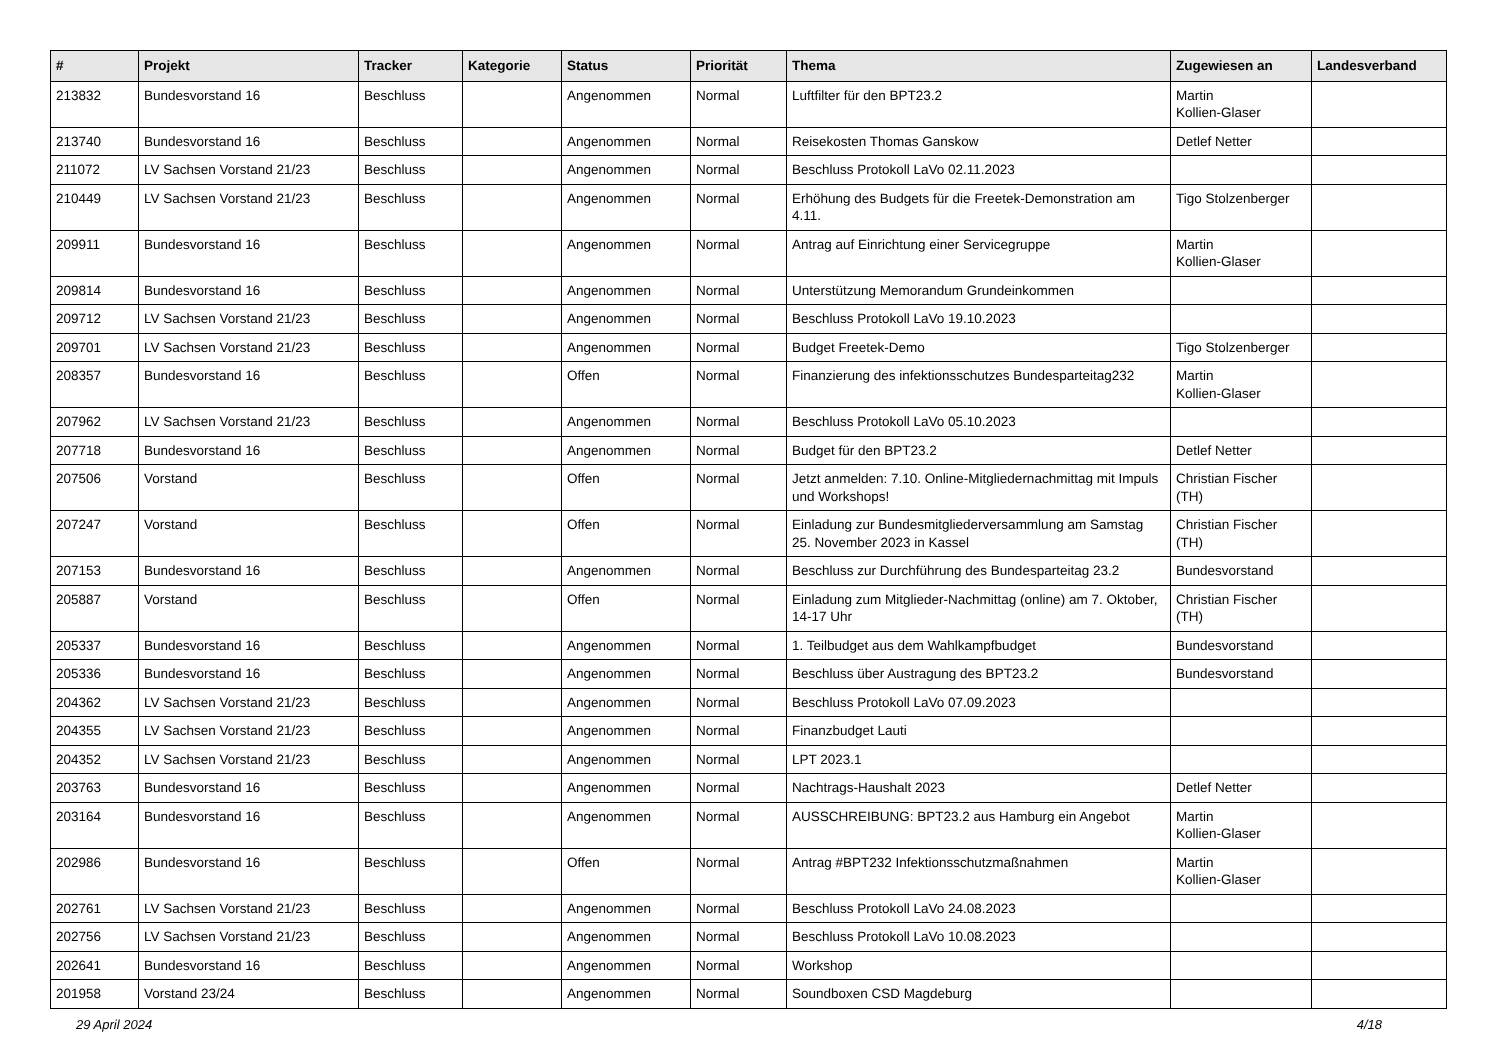| # | Projekt | Tracker | Kategorie | Status | Priorität | Thema | Zugewiesen an | Landesverband |
| --- | --- | --- | --- | --- | --- | --- | --- | --- |
| 213832 | Bundesvorstand 16 | Beschluss | | Angenommen | Normal | Luftfilter für den BPT23.2 | Martin Kollien-Glaser | |
| 213740 | Bundesvorstand 16 | Beschluss | | Angenommen | Normal | Reisekosten Thomas Ganskow | Detlef Netter | |
| 211072 | LV Sachsen Vorstand 21/23 | Beschluss | | Angenommen | Normal | Beschluss Protokoll LaVo 02.11.2023 | | |
| 210449 | LV Sachsen Vorstand 21/23 | Beschluss | | Angenommen | Normal | Erhöhung des Budgets für die Freetek-Demonstration am 4.11. | Tigo Stolzenberger | |
| 209911 | Bundesvorstand 16 | Beschluss | | Angenommen | Normal | Antrag auf Einrichtung einer Servicegruppe | Martin Kollien-Glaser | |
| 209814 | Bundesvorstand 16 | Beschluss | | Angenommen | Normal | Unterstützung Memorandum Grundeinkommen | | |
| 209712 | LV Sachsen Vorstand 21/23 | Beschluss | | Angenommen | Normal | Beschluss Protokoll LaVo 19.10.2023 | | |
| 209701 | LV Sachsen Vorstand 21/23 | Beschluss | | Angenommen | Normal | Budget Freetek-Demo | Tigo Stolzenberger | |
| 208357 | Bundesvorstand 16 | Beschluss | | Offen | Normal | Finanzierung des infektionsschutzes Bundesparteitag232 | Martin Kollien-Glaser | |
| 207962 | LV Sachsen Vorstand 21/23 | Beschluss | | Angenommen | Normal | Beschluss Protokoll LaVo 05.10.2023 | | |
| 207718 | Bundesvorstand 16 | Beschluss | | Angenommen | Normal | Budget für den BPT23.2 | Detlef Netter | |
| 207506 | Vorstand | Beschluss | | Offen | Normal | Jetzt anmelden: 7.10. Online-Mitgliedernachmittag mit Impuls und Workshops! | Christian Fischer (TH) | |
| 207247 | Vorstand | Beschluss | | Offen | Normal | Einladung zur Bundesmitgliederversammlung am Samstag 25. November 2023 in Kassel | Christian Fischer (TH) | |
| 207153 | Bundesvorstand 16 | Beschluss | | Angenommen | Normal | Beschluss zur Durchführung des Bundesparteitag 23.2 | Bundesvorstand | |
| 205887 | Vorstand | Beschluss | | Offen | Normal | Einladung zum Mitglieder-Nachmittag (online) am 7. Oktober, 14-17 Uhr | Christian Fischer (TH) | |
| 205337 | Bundesvorstand 16 | Beschluss | | Angenommen | Normal | 1. Teilbudget aus dem Wahlkampfbudget | Bundesvorstand | |
| 205336 | Bundesvorstand 16 | Beschluss | | Angenommen | Normal | Beschluss über Austragung des BPT23.2 | Bundesvorstand | |
| 204362 | LV Sachsen Vorstand 21/23 | Beschluss | | Angenommen | Normal | Beschluss Protokoll LaVo 07.09.2023 | | |
| 204355 | LV Sachsen Vorstand 21/23 | Beschluss | | Angenommen | Normal | Finanzbudget Lauti | | |
| 204352 | LV Sachsen Vorstand 21/23 | Beschluss | | Angenommen | Normal | LPT 2023.1 | | |
| 203763 | Bundesvorstand 16 | Beschluss | | Angenommen | Normal | Nachtrags-Haushalt 2023 | Detlef Netter | |
| 203164 | Bundesvorstand 16 | Beschluss | | Angenommen | Normal | AUSSCHREIBUNG: BPT23.2 aus Hamburg ein Angebot | Martin Kollien-Glaser | |
| 202986 | Bundesvorstand 16 | Beschluss | | Offen | Normal | Antrag #BPT232 Infektionsschutzmaßnahmen | Martin Kollien-Glaser | |
| 202761 | LV Sachsen Vorstand 21/23 | Beschluss | | Angenommen | Normal | Beschluss Protokoll LaVo 24.08.2023 | | |
| 202756 | LV Sachsen Vorstand 21/23 | Beschluss | | Angenommen | Normal | Beschluss Protokoll LaVo 10.08.2023 | | |
| 202641 | Bundesvorstand 16 | Beschluss | | Angenommen | Normal | Workshop | | |
| 201958 | Vorstand 23/24 | Beschluss | | Angenommen | Normal | Soundboxen CSD Magdeburg | | |
29 April 2024 4/18